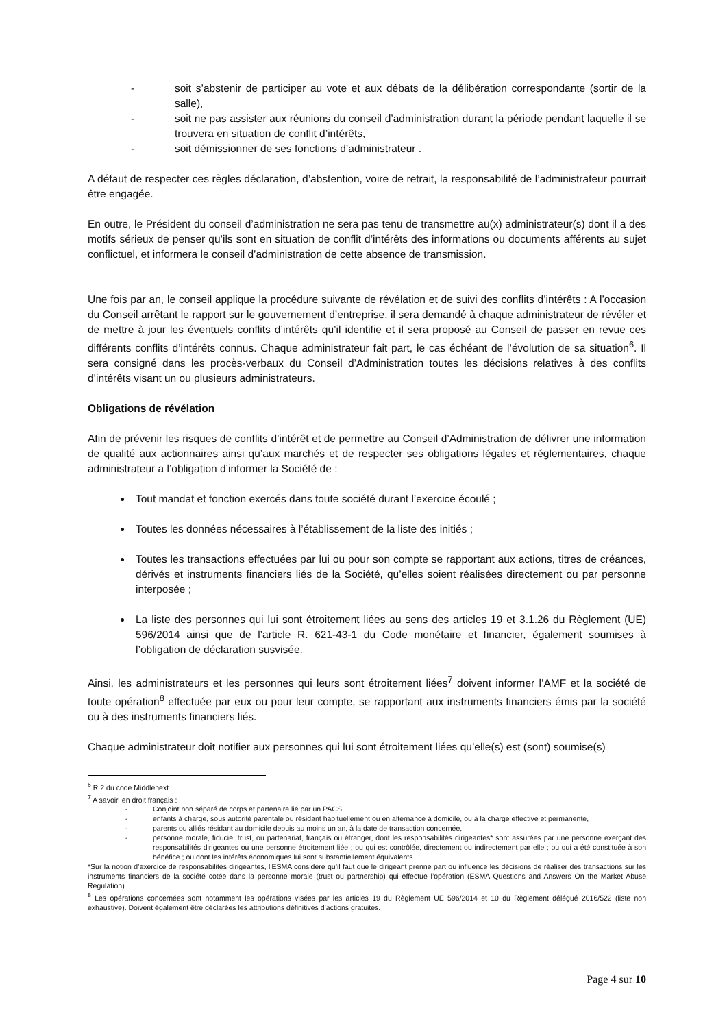- soit s’abstenir de participer au vote et aux débats de la délibération correspondante (sortir de la salle),
- soit ne pas assister aux réunions du conseil d’administration durant la période pendant laquelle il se trouvera en situation de conflit d’intérêts,
- soit démissionner de ses fonctions d’administrateur .
A défaut de respecter ces règles déclaration, d’abstention, voire de retrait, la responsabilité de l’administrateur pourrait être engagée.
En outre, le Président du conseil d’administration ne sera pas tenu de transmettre au(x) administrateur(s) dont il a des motifs sérieux de penser qu’ils sont en situation de conflit d’intérêts des informations ou documents afférents au sujet conflictuel, et informera le conseil d’administration de cette absence de transmission.
Une fois par an, le conseil applique la procédure suivante de révélation et de suivi des conflits d’intérêts : A l’occasion du Conseil arrêtant le rapport sur le gouvernement d’entreprise, il sera demandé à chaque administrateur de révéler et de mettre à jour les éventuels conflits d’intérêts qu’il identifie et il sera proposé au Conseil de passer en revue ces différents conflits d’intérêts connus. Chaque administrateur fait part, le cas échéant de l’évolution de sa situation<sup>6</sup>. Il sera consigné dans les procès-verbaux du Conseil d’Administration toutes les décisions relatives à des conflits d’intérêts visant un ou plusieurs administrateurs.
Obligations de révélation
Afin de prévenir les risques de conflits d’intérêt et de permettre au Conseil d’Administration de délivrer une information de qualité aux actionnaires ainsi qu’aux marchés et de respecter ses obligations légales et réglementaires, chaque administrateur a l’obligation d’informer la Société de :
Tout mandat et fonction exercés dans toute société durant l’exercice écoulé ;
Toutes les données nécessaires à l’établissement de la liste des initiés ;
Toutes les transactions effectuées par lui ou pour son compte se rapportant aux actions, titres de créances, dérivés et instruments financiers liés de la Société, qu’elles soient réalisées directement ou par personne interposée ;
La liste des personnes qui lui sont étroitement liées au sens des articles 19 et 3.1.26 du Règlement (UE) 596/2014 ainsi que de l’article R. 621-43-1 du Code monétaire et financier, également soumises à l’obligation de déclaration susvisée.
Ainsi, les administrateurs et les personnes qui leurs sont étroitement liées<sup>7</sup> doivent informer l’AMF et la société de toute opération<sup>8</sup> effectuée par eux ou pour leur compte, se rapportant aux instruments financiers émis par la société ou à des instruments financiers liés.
Chaque administrateur doit notifier aux personnes qui lui sont étroitement liées qu’elle(s) est (sont) soumise(s)
<sup>6</sup> R 2 du code Middlenext
<sup>7</sup> A savoir, en droit français :
- Conjoint non séparé de corps et partenaire lié par un PACS,
- enfants à charge, sous autorité parentale ou résidant habituellement ou en alternance à domicile, ou à la charge effective et permanente,
- parents ou alliés résidant au domicile depuis au moins un an, à la date de transaction concernée,
- personne morale, fiducie, trust, ou partenariat, français ou étranger, dont les responsabilités dirigeantes* sont assurées par une personne exerçant des responsabilités dirigeantes ou une personne étroitement liée ; ou qui est contrôlée, directement ou indirectement par elle ; ou qui a été constituée à son bénéfice ; ou dont les intérêts économiques lui sont substantiellement équivalents.
*Sur la notion d’exercice de responsabilités dirigeantes, l’ESMA considère qu’il faut que le dirigeant prenne part ou influence les décisions de réaliser des transactions sur les instruments financiers de la société cotée dans la personne morale (trust ou partnership) qui effectue l’opération (ESMA Questions and Answers On the Market Abuse Regulation).
<sup>8</sup> Les opérations concernées sont notamment les opérations visées par les articles 19 du Règlement UE 596/2014 et 10 du Règlement délégué 2016/522 (liste non exhaustive). Doivent également être déclarées les attributions définitives d’actions gratuites.
Page 4 sur 10